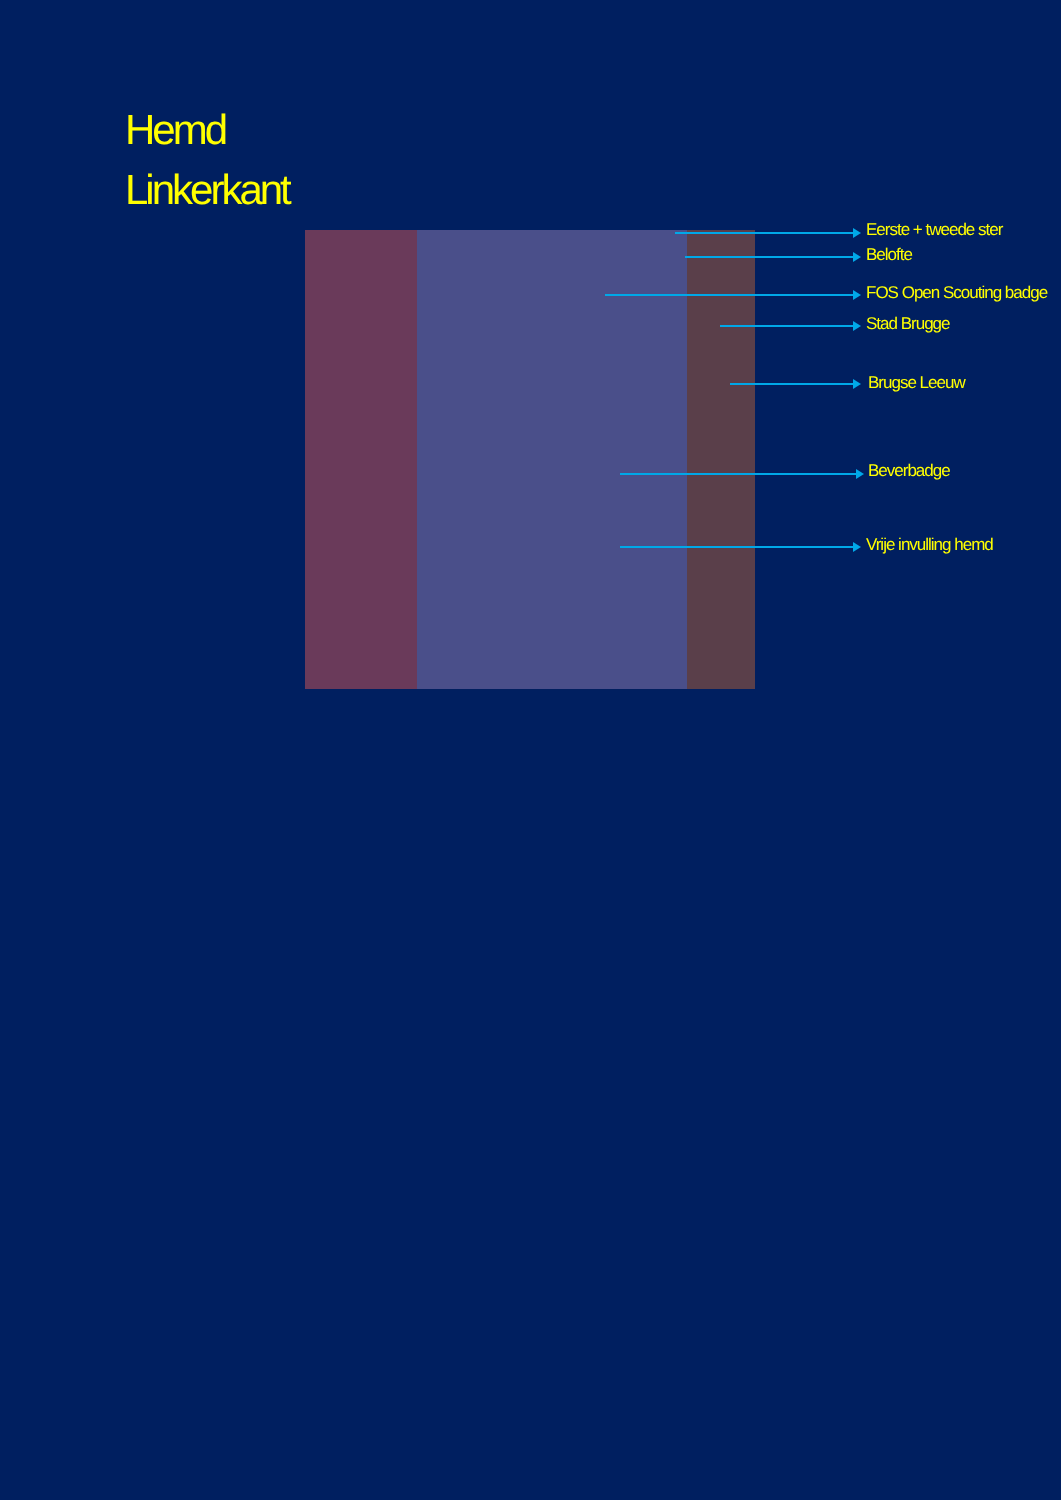Hemd
Linkerkant
Eerste + tweede ster
Belofte
FOS Open Scouting badge
Stad Brugge
Brugse Leeuw
Beverbadge
Vrije invulling hemd